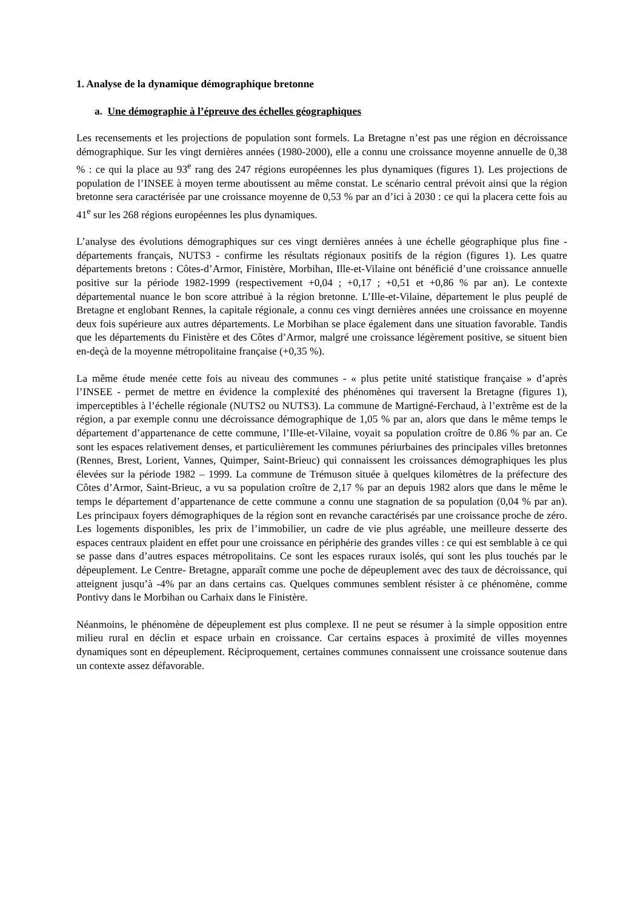1. Analyse de la dynamique démographique bretonne
a. Une démographie à l’épreuve des échelles géographiques
Les recensements et les projections de population sont formels. La Bretagne n’est pas une région en décroissance démographique. Sur les vingt dernières années (1980-2000), elle a connu une croissance moyenne annuelle de 0,38 % : ce qui la place au 93<sup>e</sup> rang des 247 régions européennes les plus dynamiques (figures 1). Les projections de population de l’INSEE à moyen terme aboutissent au même constat. Le scénario central prévoit ainsi que la région bretonne sera caractérisée par une croissance moyenne de 0,53 % par an d’ici à 2030 : ce qui la placera cette fois au 41<sup>e</sup> sur les 268 régions européennes les plus dynamiques.
L’analyse des évolutions démographiques sur ces vingt dernières années à une échelle géographique plus fine - départements français, NUTS3 - confirme les résultats régionaux positifs de la région (figures 1). Les quatre départements bretons : Côtes-d’Armor, Finistère, Morbihan, Ille-et-Vilaine ont bénéficié d’une croissance annuelle positive sur la période 1982-1999 (respectivement +0,04 ; +0,17 ; +0,51 et +0,86 % par an). Le contexte départemental nuance le bon score attribué à la région bretonne. L’Ille-et-Vilaine, département le plus peuplé de Bretagne et englobant Rennes, la capitale régionale, a connu ces vingt dernières années une croissance en moyenne deux fois supérieure aux autres départements. Le Morbihan se place également dans une situation favorable. Tandis que les départements du Finistère et des Côtes d’Armor, malgré une croissance légèrement positive, se situent bien en-deçà de la moyenne métropolitaine française (+0,35 %).
La même étude menée cette fois au niveau des communes - « plus petite unité statistique française » d’après l’INSEE - permet de mettre en évidence la complexité des phénomènes qui traversent la Bretagne (figures 1), imperceptibles à l’échelle régionale (NUTS2 ou NUTS3). La commune de Martigné-Ferchaud, à l’extrême est de la région, a par exemple connu une décroissance démographique de 1,05 % par an, alors que dans le même temps le département d’appartenance de cette commune, l’Ille-et-Vilaine, voyait sa population croître de 0.86 % par an. Ce sont les espaces relativement denses, et particulièrement les communes périurbaines des principales villes bretonnes (Rennes, Brest, Lorient, Vannes, Quimper, Saint-Brieuc) qui connaissent les croissances démographiques les plus élevées sur la période 1982 – 1999. La commune de Trémuson située à quelques kilomètres de la préfecture des Côtes d’Armor, Saint-Brieuc, a vu sa population croître de 2,17 % par an depuis 1982 alors que dans le même le temps le département d’appartenance de cette commune a connu une stagnation de sa population (0,04 % par an). Les principaux foyers démographiques de la région sont en revanche caractérisés par une croissance proche de zéro. Les logements disponibles, les prix de l’immobilier, un cadre de vie plus agréable, une meilleure desserte des espaces centraux plaident en effet pour une croissance en périphérie des grandes villes : ce qui est semblable à ce qui se passe dans d’autres espaces métropolitains. Ce sont les espaces ruraux isolés, qui sont les plus touchés par le dépeuplement. Le Centre- Bretagne, apparaît comme une poche de dépeuplement avec des taux de décroissance, qui atteignent jusqu’à -4% par an dans certains cas. Quelques communes semblent résister à ce phénomène, comme Pontivy dans le Morbihan ou Carhaix dans le Finistère.
Néanmoins, le phénomène de dépeuplement est plus complexe. Il ne peut se résumer à la simple opposition entre milieu rural en déclin et espace urbain en croissance. Car certains espaces à proximité de villes moyennes dynamiques sont en dépeuplement. Réciproquement, certaines communes connaissent une croissance soutenue dans un contexte assez défavorable.